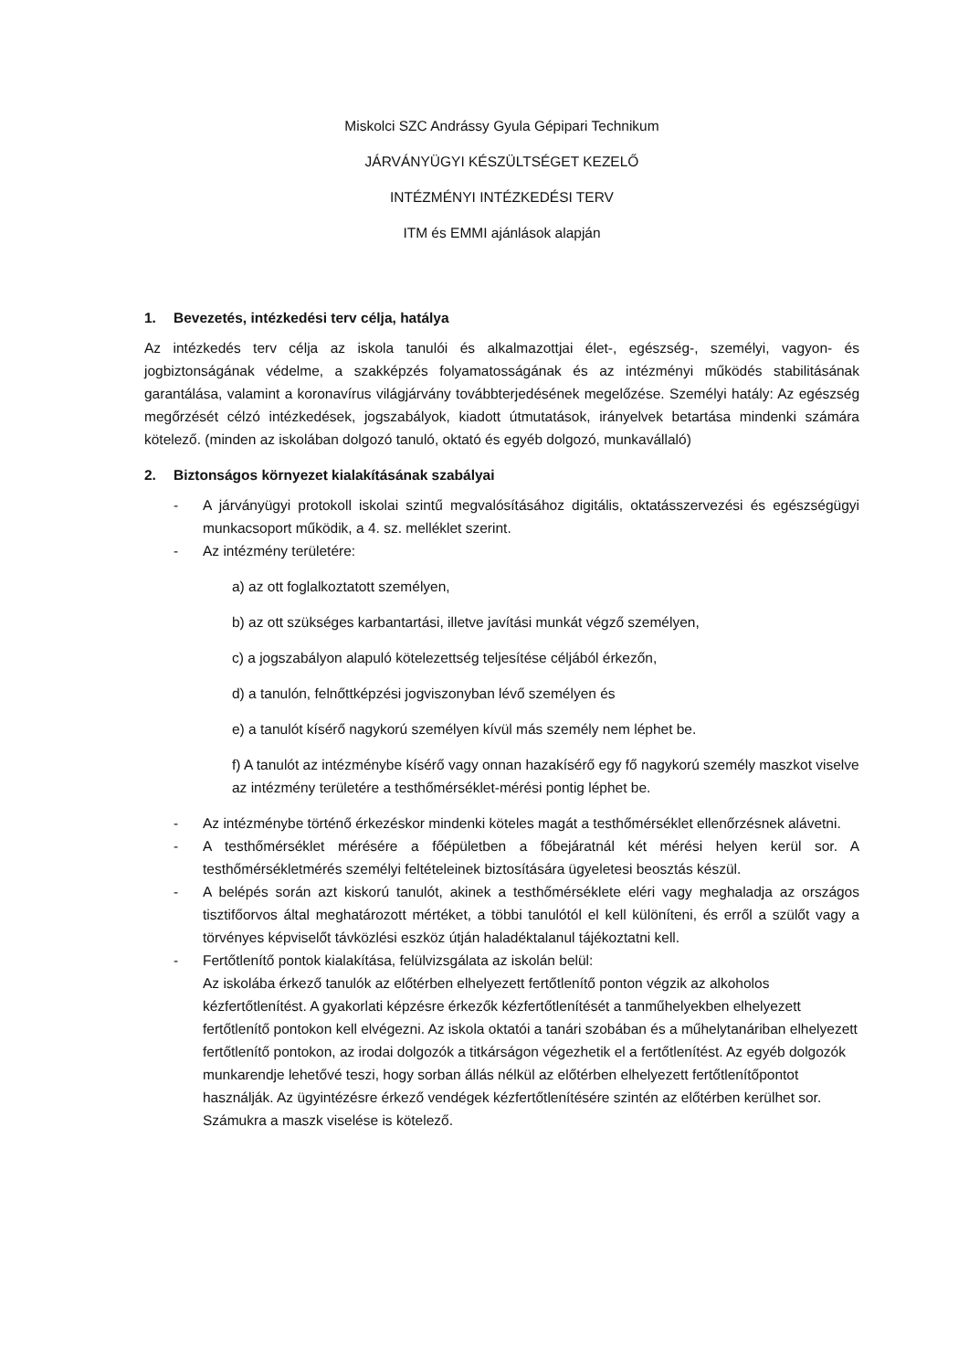Miskolci SZC Andrássy Gyula Gépipari Technikum
JÁRVÁNYÜGYI KÉSZÜLTSÉGET KEZELŐ
INTÉZMÉNYI INTÉZKEDÉSI TERV
ITM és EMMI ajánlások alapján
1. Bevezetés, intézkedési terv célja, hatálya
Az intézkedés terv célja az iskola tanulói és alkalmazottjai élet-, egészség-, személyi, vagyon- és jogbiztonságának védelme, a szakképzés folyamatosságának és az intézményi működés stabilitásának garantálása, valamint a koronavírus világjárvány továbbterjedésének megelőzése. Személyi hatály: Az egészség megőrzését célzó intézkedések, jogszabályok, kiadott útmutatások, irányelvek betartása mindenki számára kötelező. (minden az iskolában dolgozó tanuló, oktató és egyéb dolgozó, munkavállaló)
2. Biztonságos környezet kialakításának szabályai
- A járványügyi protokoll iskolai szintű megvalósításához digitális, oktatásszervezési és egészségügyi munkacsoport működik, a 4. sz. melléklet szerint.
- Az intézmény területére:
a) az ott foglalkoztatott személyen,
b) az ott szükséges karbantartási, illetve javítási munkát végző személyen,
c) a jogszabályon alapuló kötelezettség teljesítése céljából érkezőn,
d) a tanulón, felnőttképzési jogviszonyban lévő személyen és
e) a tanulót kísérő nagykorú személyen kívül más személy nem léphet be.
f) A tanulót az intézménybe kísérő vagy onnan hazakísérő egy fő nagykorú személy maszkot viselve az intézmény területére a testhőmérséklet-mérési pontig léphet be.
- Az intézménybe történő érkezéskor mindenki köteles magát a testhőmérséklet ellenőrzésnek alávetni.
- A testhőmérséklet mérésére a főépületben a főbejáratnál két mérési helyen kerül sor. A testhőmérsékletmérés személyi feltételeinek biztosítására ügyeletesi beosztás készül.
- A belépés során azt kiskorú tanulót, akinek a testhőmérséklete eléri vagy meghaladja az országos tisztifőorvos által meghatározott mértéket, a többi tanulótól el kell különíteni, és erről a szülőt vagy a törvényes képviselőt távközlési eszköz útján haladéktalanul tájékoztatni kell.
- Fertőtlenítő pontok kialakítása, felülvizsgálata az iskolán belül:
Az iskolába érkező tanulók az előtérben elhelyezett fertőtlenítő ponton végzik az alkoholos kézfertőtlenítést. A gyakorlati képzésre érkezők kézfertőtlenítését a tanműhelyekben elhelyezett fertőtlenítő pontokon kell elvégezni. Az iskola oktatói a tanári szobában és a műhelytanáriban elhelyezett fertőtlenítő pontokon, az irodai dolgozók a titkárságon végezhetik el a fertőtlenítést. Az egyéb dolgozók munkarendje lehetővé teszi, hogy sorban állás nélkül az előtérben elhelyezett fertőtlenítőpontot használják. Az ügyintézésre érkező vendégek kézfertőtlenítésére szintén az előtérben kerülhet sor. Számukra a maszk viselése is kötelező.